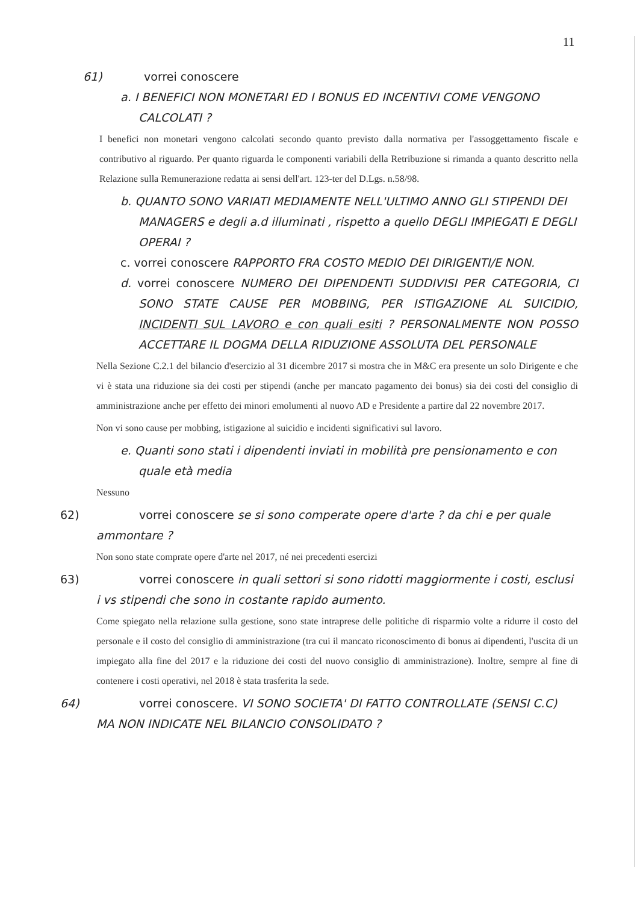11
61) vorrei conoscere
a. I BENEFICI NON MONETARI ED I BONUS ED INCENTIVI COME VENGONO CALCOLATI ?
I benefici non monetari vengono calcolati secondo quanto previsto dalla normativa per l'assoggettamento fiscale e contributivo al riguardo. Per quanto riguarda le componenti variabili della Retribuzione si rimanda a quanto descritto nella Relazione sulla Remunerazione redatta ai sensi dell'art. 123-ter del D.Lgs. n.58/98.
b. QUANTO SONO VARIATI MEDIAMENTE NELL'ULTIMO ANNO GLI STIPENDI DEI MANAGERS e degli a.d illuminati , rispetto a quello DEGLI IMPIEGATI E DEGLI OPERAI ?
c. vorrei conoscere RAPPORTO FRA COSTO MEDIO DEI DIRIGENTI/E NON.
d. vorrei conoscere NUMERO DEI DIPENDENTI SUDDIVISI PER CATEGORIA, CI SONO STATE CAUSE PER MOBBING, PER ISTIGAZIONE AL SUICIDIO, INCIDENTI SUL LAVORO e con quali esiti ? PERSONALMENTE NON POSSO ACCETTARE IL DOGMA DELLA RIDUZIONE ASSOLUTA DEL PERSONALE
Nella Sezione C.2.1 del bilancio d'esercizio al 31 dicembre 2017 si mostra che in M&C era presente un solo Dirigente e che vi è stata una riduzione sia dei costi per stipendi (anche per mancato pagamento dei bonus) sia dei costi del consiglio di amministrazione anche per effetto dei minori emolumenti al nuovo AD e Presidente a partire dal 22 novembre 2017.
Non vi sono cause per mobbing, istigazione al suicidio e incidenti significativi sul lavoro.
e. Quanti sono stati i dipendenti inviati in mobilità pre pensionamento e con quale età media
Nessuno
62) vorrei conoscere se si sono comperate opere d'arte ? da chi e per quale ammontare ?
Non sono state comprate opere d'arte nel 2017, né nei precedenti esercizi
63) vorrei conoscere in quali settori si sono ridotti maggiormente i costi, esclusi i vs stipendi che sono in costante rapido aumento.
Come spiegato nella relazione sulla gestione, sono state intraprese delle politiche di risparmio volte a ridurre il costo del personale e il costo del consiglio di amministrazione (tra cui il mancato riconoscimento di bonus ai dipendenti, l'uscita di un impiegato alla fine del 2017 e la riduzione dei costi del nuovo consiglio di amministrazione). Inoltre, sempre al fine di contenere i costi operativi, nel 2018 è stata trasferita la sede.
64) vorrei conoscere. VI SONO SOCIETA' DI FATTO CONTROLLATE (SENSI C.C) MA NON INDICATE NEL BILANCIO CONSOLIDATO ?